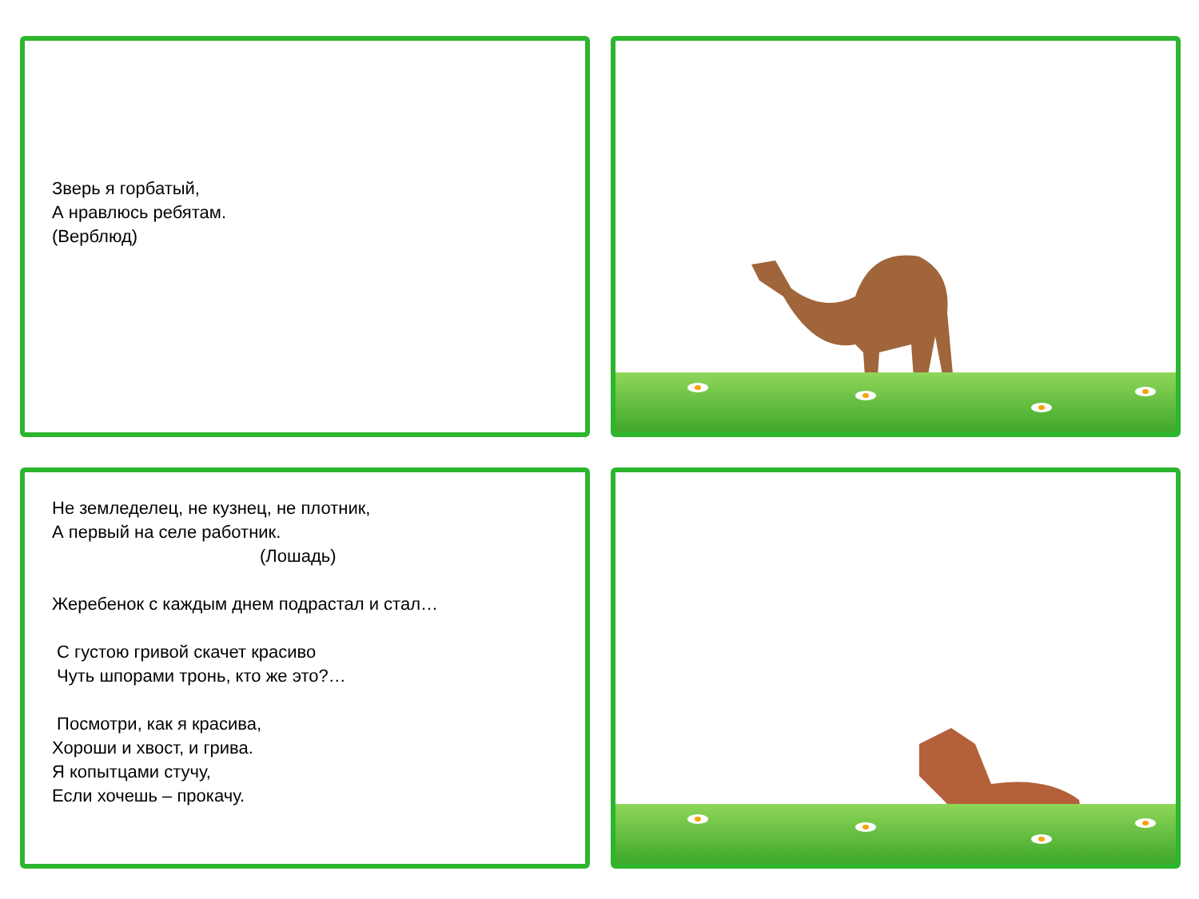Зверь я горбатый,
А нравлюсь ребятам.
(Верблюд)
Не земледелец, не кузнец, не плотник,
А первый на селе работник.
(Лошадь)
Жеребенок с каждым днем подрастал и стал…
С густою гривой скачет красиво
Чуть шпорами тронь, кто же это?…
Посмотри, как я красива,
Хороши и хвост, и грива.
Я копытцами стучу,
Если хочешь – прокачу.